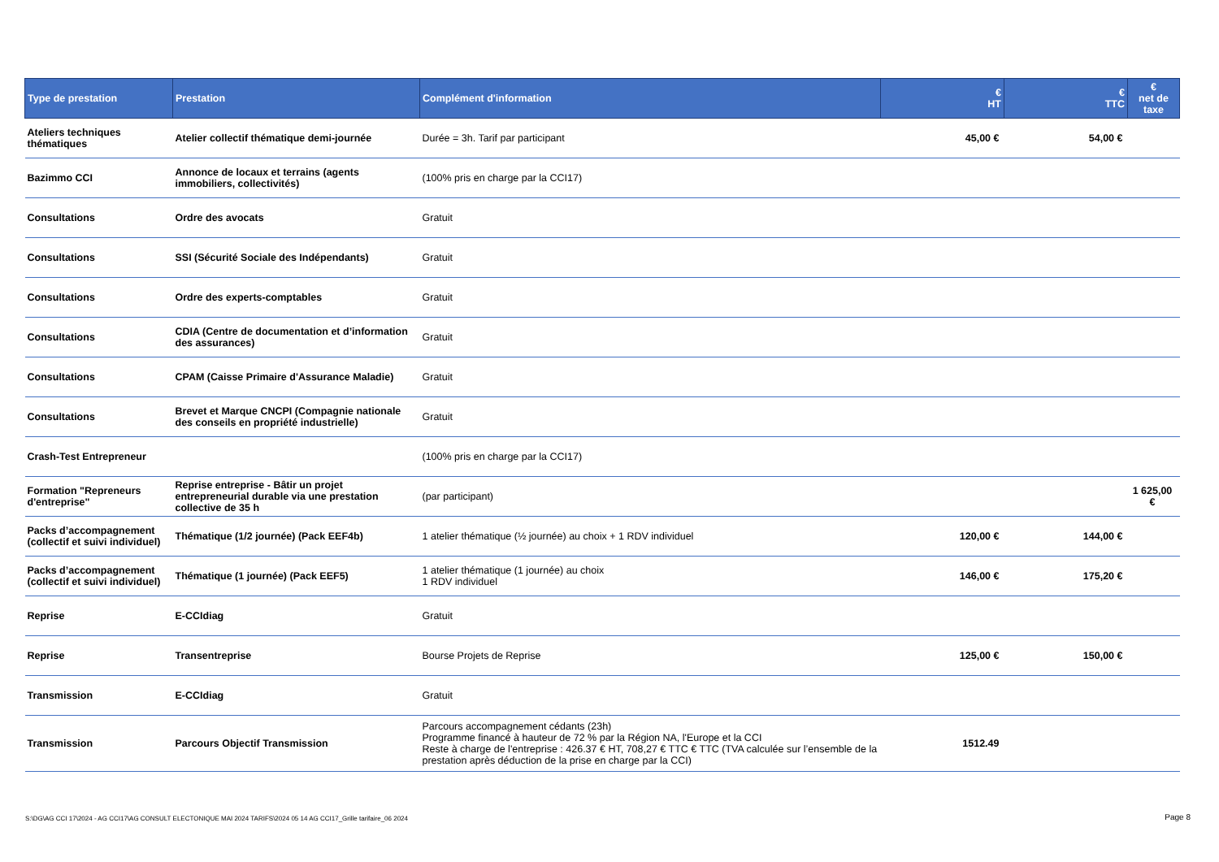| Type de prestation | Prestation | Complément d'information | € HT | € TTC | € net de taxe |
| --- | --- | --- | --- | --- | --- |
| Ateliers techniques thématiques | Atelier collectif thématique demi-journée | Durée = 3h. Tarif par participant | 45,00 € | 54,00 € | |
| Bazimmo CCI | Annonce de locaux et terrains (agents immobiliers, collectivités) | (100% pris en charge par la CCI17) | | | |
| Consultations | Ordre des avocats | Gratuit | | | |
| Consultations | SSI (Sécurité Sociale des Indépendants) | Gratuit | | | |
| Consultations | Ordre des experts-comptables | Gratuit | | | |
| Consultations | CDIA (Centre de documentation et d’information des assurances) | Gratuit | | | |
| Consultations | CPAM (Caisse Primaire d'Assurance Maladie) | Gratuit | | | |
| Consultations | Brevet et Marque CNCPI (Compagnie nationale des conseils en propriété industrielle) | Gratuit | | | |
| Crash-Test Entrepreneur | | (100% pris en charge par la CCI17) | | | |
| Formation "Repreneurs d'entreprise" | Reprise entreprise - Bâtir un projet entrepreneurial durable via une prestation collective de 35 h | (par participant) | | | 1 625,00 € |
| Packs d’accompagnement (collectif et suivi individuel) | Thématique (1/2 journée) (Pack EEF4b) | 1 atelier thématique (½ journée) au choix + 1 RDV individuel | 120,00 € | 144,00 € | |
| Packs d’accompagnement (collectif et suivi individuel) | Thématique (1 journée) (Pack EEF5) | 1 atelier thématique (1 journée) au choix 1 RDV individuel | 146,00 € | 175,20 € | |
| Reprise | E-CCIdiag | Gratuit | | | |
| Reprise | Transentreprise | Bourse Projets de Reprise | 125,00 € | 150,00 € | |
| Transmission | E-CCIdiag | Gratuit | | | |
| Transmission | Parcours Objectif Transmission | Parcours accompagnement cédants (23h) Programme financé à hauteur de 72 % par la Région NA, l'Europe et la CCI Reste à charge de l'entreprise : 426.37 € HT, 708,27 € TTC € TTC (TVA calculée sur l’ensemble de la prestation après déduction de la prise en charge par la CCI) | 1512.49 | | |
S:\DG\AG CCI 17\2024 - AG CCI17\AG CONSULT ELECTONIQUE MAI 2024 TARIFS\2024 05 14 AG CCI17_Grille tarifaire_06 2024
Page 8